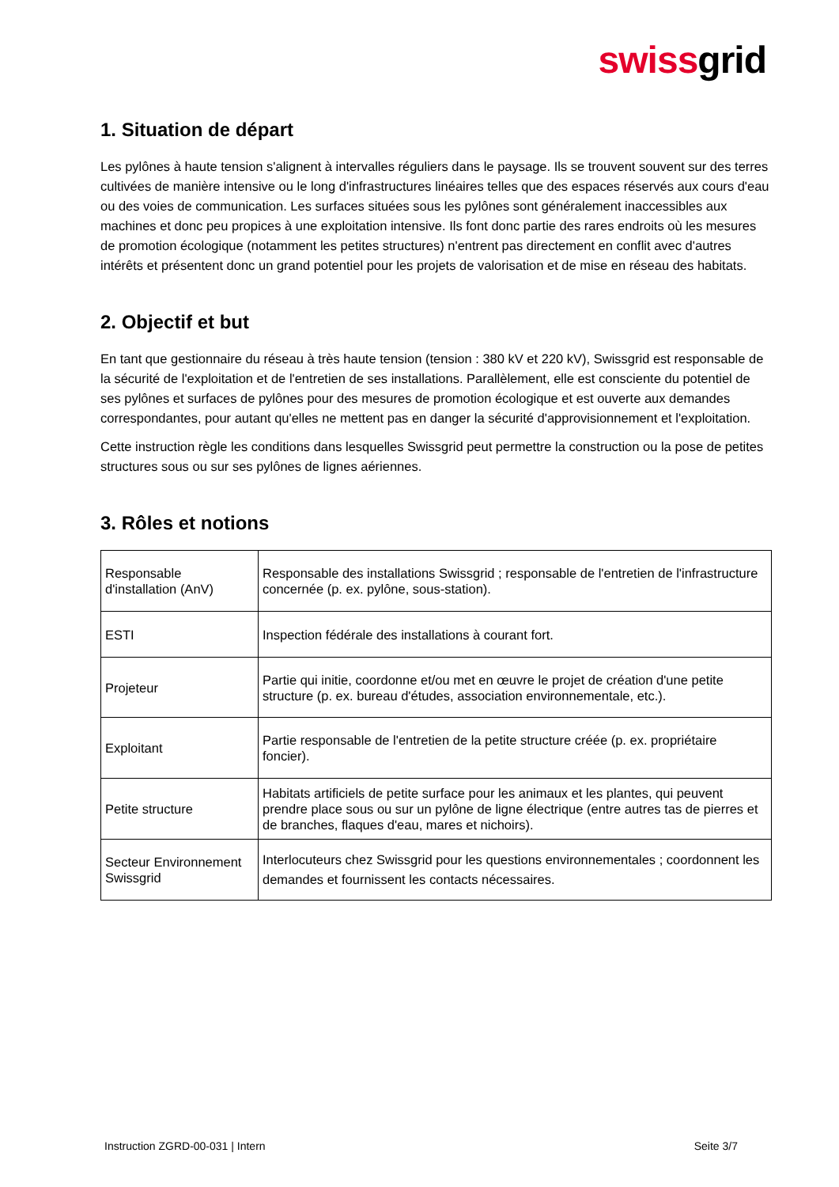swissgrid
1. Situation de départ
Les pylônes à haute tension s'alignent à intervalles réguliers dans le paysage. Ils se trouvent souvent sur des terres cultivées de manière intensive ou le long d'infrastructures linéaires telles que des espaces réservés aux cours d'eau ou des voies de communication. Les surfaces situées sous les pylônes sont généralement inaccessibles aux machines et donc peu propices à une exploitation intensive. Ils font donc partie des rares endroits où les mesures de promotion écologique (notamment les petites structures) n'entrent pas directement en conflit avec d'autres intérêts et présentent donc un grand potentiel pour les projets de valorisation et de mise en réseau des habitats.
2. Objectif et but
En tant que gestionnaire du réseau à très haute tension (tension : 380 kV et 220 kV), Swissgrid est responsable de la sécurité de l'exploitation et de l'entretien de ses installations. Parallèlement, elle est consciente du potentiel de ses pylônes et surfaces de pylônes pour des mesures de promotion écologique et est ouverte aux demandes correspondantes, pour autant qu'elles ne mettent pas en danger la sécurité d'approvisionnement et l'exploitation.
Cette instruction règle les conditions dans lesquelles Swissgrid peut permettre la construction ou la pose de petites structures sous ou sur ses pylônes de lignes aériennes.
3. Rôles et notions
| Responsable d'installation (AnV) | Responsable des installations Swissgrid ; responsable de l'entretien de l'infrastructure concernée (p. ex. pylône, sous-station). |
| ESTI | Inspection fédérale des installations à courant fort. |
| Projeteur | Partie qui initie, coordonne et/ou met en œuvre le projet de création d'une petite structure (p. ex. bureau d'études, association environnementale, etc.). |
| Exploitant | Partie responsable de l'entretien de la petite structure créée (p. ex. propriétaire foncier). |
| Petite structure | Habitats artificiels de petite surface pour les animaux et les plantes, qui peuvent prendre place sous ou sur un pylône de ligne électrique (entre autres tas de pierres et de branches, flaques d'eau, mares et nichoirs). |
| Secteur Environnement Swissgrid | Interlocuteurs chez Swissgrid pour les questions environnementales ; coordonnent les demandes et fournissent les contacts nécessaires. |
Instruction ZGRD-00-031 | Intern Seite 3/7